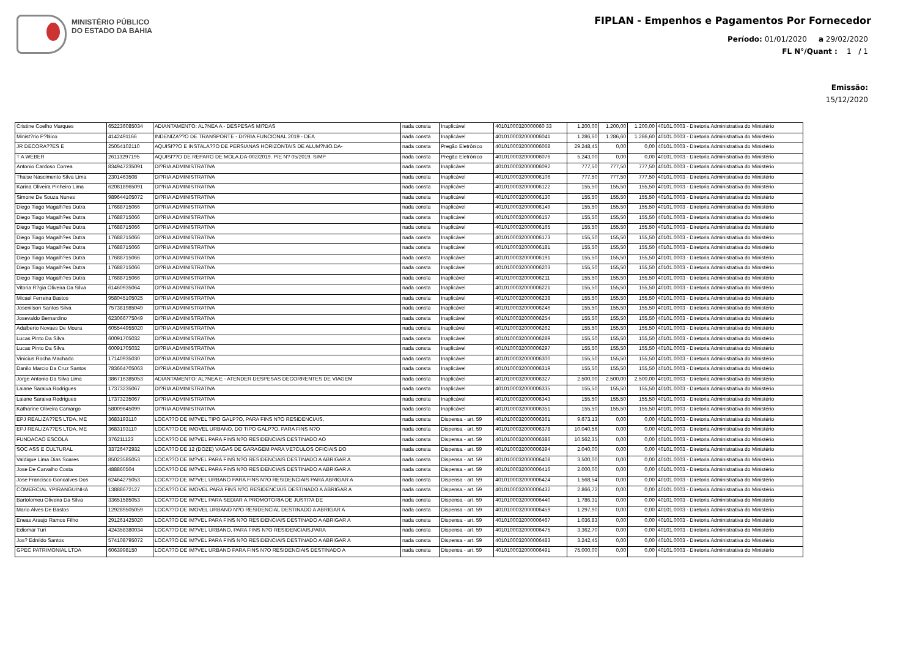MINISTÉRIO PÚBLICO
DO ESTADO DA BAHIA
FIPLAN - Empenhos e Pagamentos Por Fornecedor
Período: 01/01/2020 a 29/02/2020
FL N°/Quant : 1 / 1
Emissão:
15/12/2020
| Cristine Coelho Marques | 652236085034 | ADIANTAMENTO: AL?NEA A - DESPESAS MI?DAS | nada consta | Inaplicável | 40101000320000060 33 | 1.200,00 | 1.200,00 | 1.200,00 | 40101.0003 - Diretoria Administrativa do Ministério |
| Minist?rio P?blico | 4142491166 | INDENIZA??O DE TRANSPORTE - DI?RIA FUNCIONAL 2019 - DEA | nada consta | Inaplicável | 4010100032000006041 | 1.286,60 | 1.286,60 | 1.286,60 | 40101.0003 - Diretoria Administrativa do Ministério |
| JR DECORA??ES E | 25054102110 | AQUISI??O E INSTALA??O DE PERSIANAS HORIZONTAIS DE ALUM?NIO.DA- | nada consta | Pregão Eletrônico | 4010100032000006068 | 29.248,45 | 0,00 | 0,00 | 40101.0003 - Diretoria Administrativa do Ministério |
| T A WEBER | 26113297195 | AQUISI??O DE REPARO DE MOLA.DA-002/2019. P/E N? 05/2019. SIMP | nada consta | Pregão Eletrônico | 4010100032000006076 | 5.243,00 | 0,00 | 0,00 | 40101.0003 - Diretoria Administrativa do Ministério |
| Antonio Cardoso Correa | 834947235091 | DI?RIA ADMINISTRATIVA | nada consta | Inaplicável | 4010100032000006092 | 777,50 | 777,50 | 777,50 | 40101.0003 - Diretoria Administrativa do Ministério |
| Thaise Nascimento Silva Lima | 2301463508 | DI?RIA ADMINISTRATIVA | nada consta | Inaplicável | 4010100032000006106 | 777,50 | 777,50 | 777,50 | 40101.0003 - Diretoria Administrativa do Ministério |
| Karina Oliveira Pinheiro Lima | 620818965091 | DI?RIA ADMINISTRATIVA | nada consta | Inaplicável | 4010100032000006122 | 155,50 | 155,50 | 155,50 | 40101.0003 - Diretoria Administrativa do Ministério |
| Simone De Souza Nunes | 989644105072 | DI?RIA ADMINISTRATIVA | nada consta | Inaplicável | 4010100032000006130 | 155,50 | 155,50 | 155,50 | 40101.0003 - Diretoria Administrativa do Ministério |
| Diego Tiago Magalh?es Dutra | 17688715066 | DI?RIA ADMINISTRATIVA | nada consta | Inaplicável | 4010100032000006149 | 155,50 | 155,50 | 155,50 | 40101.0003 - Diretoria Administrativa do Ministério |
| Diego Tiago Magalh?es Dutra | 17688715066 | DI?RIA ADMINISTRATIVA | nada consta | Inaplicável | 4010100032000006157 | 155,50 | 155,50 | 155,50 | 40101.0003 - Diretoria Administrativa do Ministério |
| Diego Tiago Magalh?es Dutra | 17688715066 | DI?RIA ADMINISTRATIVA | nada consta | Inaplicável | 4010100032000006165 | 155,50 | 155,50 | 155,50 | 40101.0003 - Diretoria Administrativa do Ministério |
| Diego Tiago Magalh?es Dutra | 17688715066 | DI?RIA ADMINISTRATIVA | nada consta | Inaplicável | 4010100032000006173 | 155,50 | 155,50 | 155,50 | 40101.0003 - Diretoria Administrativa do Ministério |
| Diego Tiago Magalh?es Dutra | 17688715066 | DI?RIA ADMINISTRATIVA | nada consta | Inaplicável | 4010100032000006181 | 155,50 | 155,50 | 155,50 | 40101.0003 - Diretoria Administrativa do Ministério |
| Diego Tiago Magalh?es Dutra | 17688715066 | DI?RIA ADMINISTRATIVA | nada consta | Inaplicável | 4010100032000006191 | 155,50 | 155,50 | 155,50 | 40101.0003 - Diretoria Administrativa do Ministério |
| Diego Tiago Magalh?es Dutra | 17688715066 | DI?RIA ADMINISTRATIVA | nada consta | Inaplicável | 4010100032000006203 | 155,50 | 155,50 | 155,50 | 40101.0003 - Diretoria Administrativa do Ministério |
| Diego Tiago Magalh?es Dutra | 17688715066 | DI?RIA ADMINISTRATIVA | nada consta | Inaplicável | 4010100032000006211 | 155,50 | 155,50 | 155,50 | 40101.0003 - Diretoria Administrativa do Ministério |
| Vitoria R?gia Oliveira Da Silva | 61460935064 | DI?RIA ADMINISTRATIVA | nada consta | Inaplicável | 4010100032000006221 | 155,50 | 155,50 | 155,50 | 40101.0003 - Diretoria Administrativa do Ministério |
| Micael Ferreira Bastos | 958045105025 | DI?RIA ADMINISTRATIVA | nada consta | Inaplicável | 4010100032000006238 | 155,50 | 155,50 | 155,50 | 40101.0003 - Diretoria Administrativa do Ministério |
| Josenilson Santos Silva | 757381985049 | DI?RIA ADMINISTRATIVA | nada consta | Inaplicável | 4010100032000006246 | 155,50 | 155,50 | 155,50 | 40101.0003 - Diretoria Administrativa do Ministério |
| Josevaldo Bernardino | 623066775049 | DI?RIA ADMINISTRATIVA | nada consta | Inaplicável | 4010100032000006254 | 155,50 | 155,50 | 155,50 | 40101.0003 - Diretoria Administrativa do Ministério |
| Adalberto Novaes De Moura | 605544955020 | DI?RIA ADMINISTRATIVA | nada consta | Inaplicável | 4010100032000006262 | 155,50 | 155,50 | 155,50 | 40101.0003 - Diretoria Administrativa do Ministério |
| Lucas Pinto Da Silva | 60091705032 | DI?RIA ADMINISTRATIVA | nada consta | Inaplicável | 4010100032000006289 | 155,50 | 155,50 | 155,50 | 40101.0003 - Diretoria Administrativa do Ministério |
| Lucas Pinto Da Silva | 60091705032 | DI?RIA ADMINISTRATIVA | nada consta | Inaplicável | 4010100032000006297 | 155,50 | 155,50 | 155,50 | 40101.0003 - Diretoria Administrativa do Ministério |
| Vinicius Rocha Machado | 17140935030 | DI?RIA ADMINISTRATIVA | nada consta | Inaplicável | 4010100032000006300 | 155,50 | 155,50 | 155,50 | 40101.0003 - Diretoria Administrativa do Ministério |
| Danilo Marcio Da Cruz Santos | 783664705063 | DI?RIA ADMINISTRATIVA | nada consta | Inaplicável | 4010100032000006319 | 155,50 | 155,50 | 155,50 | 40101.0003 - Diretoria Administrativa do Ministério |
| Jorge Antonio Da Silva Lima | 386716385053 | ADIANTAMENTO: AL?NEA E - ATENDER DESPESAS DECORRENTES DE VIAGEM | nada consta | Inaplicável | 4010100032000006327 | 2.500,00 | 2.500,00 | 2.500,00 | 40101.0003 - Diretoria Administrativa do Ministério |
| Laiane Saraiva Rodrigues | 17373235067 | DI?RIA ADMINISTRATIVA | nada consta | Inaplicável | 4010100032000006335 | 155,50 | 155,50 | 155,50 | 40101.0003 - Diretoria Administrativa do Ministério |
| Laiane Saraiva Rodrigues | 17373235067 | DI?RIA ADMINISTRATIVA | nada consta | Inaplicável | 4010100032000006343 | 155,50 | 155,50 | 155,50 | 40101.0003 - Diretoria Administrativa do Ministério |
| Katharine Oliveira Camargo | 58009645099 | DI?RIA ADMINISTRATIVA | nada consta | Inaplicável | 4010100032000006351 | 155,50 | 155,50 | 155,50 | 40101.0003 - Diretoria Administrativa do Ministério |
| EPJ REALIZA??ES LTDA. ME | 3683193110 | LOCA??O DE IM?VEL TIPO GALP?O, PARA FINS N?O RESIDENCIAIS, | nada consta | Dispensa - art. 59 | 4010100032000006361 | 9.673,13 | 0,00 | 0,00 | 40101.0003 - Diretoria Administrativa do Ministério |
| EPJ REALIZA??ES LTDA. ME | 3683193110 | LOCA??O DE IMOVEL URBANO, DO TIPO GALP?O, PARA FINS N?O | nada consta | Dispensa - art. 59 | 4010100032000006378 | 10.040,56 | 0,00 | 0,00 | 40101.0003 - Diretoria Administrativa do Ministério |
| FUNDACAO ESCOLA | 376211123 | LOCA??O DE IM?VEL PARA FINS N?O RESIDENCIAIS DESTINADO AO | nada consta | Dispensa - art. 59 | 4010100032000006386 | 10.562,35 | 0,00 | 0,00 | 40101.0003 - Diretoria Administrativa do Ministério |
| SOC ASS E CULTURAL | 33726472932 | LOCA??O DE 12 (DOZE) VAGAS DE GARAGEM PARA VE?CULOS OFICIAIS DO | nada consta | Dispensa - art. 59 | 4010100032000006394 | 2.040,00 | 0,00 | 0,00 | 40101.0003 - Diretoria Administrativa do Ministério |
| Valdique Lima Dias Soares | 85023585053 | LOCA??O DE IM?VEL PARA FINS N?O RESIDENCIAIS DESTINADO A ABRIGAR A | nada consta | Dispensa - art. 59 | 4010100032000006408 | 3.500,00 | 0,00 | 0,00 | 40101.0003 - Diretoria Administrativa do Ministério |
| Jose De Carvalho Costa | 488860504 | LOCA??O DE IM?VEL PARA FINS N?O RESIDENCIAIS DESTINADO A ABRIGAR A | nada consta | Dispensa - art. 59 | 4010100032000006416 | 2.000,00 | 0,00 | 0,00 | 40101.0003 - Diretoria Administrativa do Ministério |
| Jose Francisco Goncalves Dos | 62464275053 | LOCA??O DE IM?VEL URBANO PARA FINS N?O RESIDENCIAIS PARA ABRIGAR A | nada consta | Dispensa - art. 59 | 4010100032000006424 | 1.568,54 | 0,00 | 0,00 | 40101.0003 - Diretoria Administrativa do Ministério |
| COMERCIAL YPIRANGUINHA | 13888672127 | LOCA??O DE IMOVEL PARA FINS N?O RESIDENCIAIS DESTINADO A ABRIGAR A | nada consta | Dispensa - art. 59 | 4010100032000006432 | 2.866,72 | 0,00 | 0,00 | 40101.0003 - Diretoria Administrativa do Ministério |
| Bartolomeu Oliveira Da Silva | 33651585053 | LOCA??O DE IM?VEL PARA SEDIAR A PROMOTORIA DE JUSTI?A DE | nada consta | Dispensa - art. 59 | 4010100032000006440 | 1.786,31 | 0,00 | 0,00 | 40101.0003 - Diretoria Administrativa do Ministério |
| Mario Alves De Bastos | 129289505059 | LOCA??O DE IMOVEL URBANO N?O RESIDENCIAL DESTINADO A ABRIGAR A | nada consta | Dispensa - art. 59 | 4010100032000006459 | 1.297,90 | 0,00 | 0,00 | 40101.0003 - Diretoria Administrativa do Ministério |
| Eneas Araujo Ramos Filho | 291261425020 | LOCA??O DE IM?VEL PARA FINS N?O RESIDENCIAIS DESTINADO A ABRIGAR A | nada consta | Dispensa - art. 59 | 4010100032000006467 | 1.036,83 | 0,00 | 0,00 | 40101.0003 - Diretoria Administrativa do Ministério |
| Ediomar Turi | 424358380034 | LOCA??O DE IM?VEL URBANO, PARA FINS N?O RESIDENCIAIS,PARA | nada consta | Dispensa - art. 59 | 4010100032000006475 | 3.362,70 | 0,00 | 0,00 | 40101.0003 - Diretoria Administrativa do Ministério |
| Jos? Ednildo Santos | 574108795072 | LOCA??O DE IM?VEL PARA FINS N?O RESIDENCIAIS DESTINADO A ABRIGAR A | nada consta | Dispensa - art. 59 | 4010100032000006483 | 3.242,45 | 0,00 | 0,00 | 40101.0003 - Diretoria Administrativa do Ministério |
| GPEC PATRIMONIAL LTDA | 6063998150 | LOCA??O DE IM?VEL URBANO PARA FINS N?O RESIDENCIAIS DESTINADO A | nada consta | Dispensa - art. 59 | 4010100032000006491 | 75.000,00 | 0,00 | 0,00 | 40101.0003 - Diretoria Administrativa do Ministério |